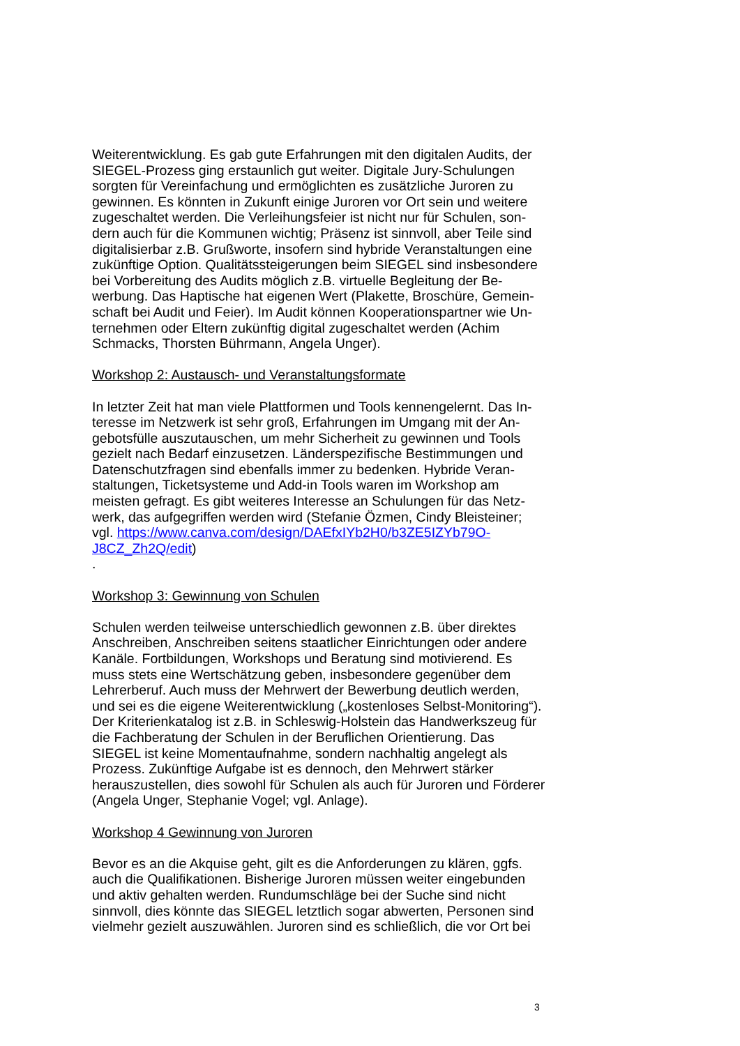Weiterentwicklung. Es gab gute Erfahrungen mit den digitalen Audits, der SIEGEL-Prozess ging erstaunlich gut weiter. Digitale Jury-Schulungen sorgten für Vereinfachung und ermöglichten es zusätzliche Juroren zu gewinnen. Es könnten in Zukunft einige Juroren vor Ort sein und weitere zugeschaltet werden. Die Verleihungsfeier ist nicht nur für Schulen, son­dern auch für die Kommunen wichtig; Präsenz ist sinnvoll, aber Teile sind digitalisierbar z.B. Grußworte, insofern sind hybride Veranstaltungen eine zukünftige Option. Qualitätssteigerungen beim SIEGEL sind insbeson­dere bei Vorbereitung des Audits möglich z.B. virtuelle Begleitung der Be­werbung. Das Haptische hat eigenen Wert (Plakette, Broschüre, Gemein­schaft bei Audit und Feier). Im Audit können Kooperationspartner wie Un­ternehmen oder Eltern zukünftig digital zugeschaltet werden (Achim Schmacks, Thorsten Bührmann, Angela Unger).
Workshop 2: Austausch- und Veranstaltungsformate
In letzter Zeit hat man viele Plattformen und Tools kennengelernt. Das In­teresse im Netzwerk ist sehr groß, Erfahrungen im Umgang mit der An­gebotsfülle auszutauschen, um mehr Sicherheit zu gewinnen und Tools gezielt nach Bedarf einzusetzen. Länderspezifische Bestimmungen und Datenschutzfragen sind ebenfalls immer zu bedenken. Hybride Veran­staltungen, Ticketsysteme und Add-in Tools waren im Workshop am meisten gefragt. Es gibt weiteres Interesse an Schulungen für das Netz­werk, das aufgegriffen werden wird (Stefanie Özmen, Cindy Bleisteiner; vgl. https://www.canva.com/design/DAEfxIYb2H0/b3ZE5IZYb79O-J8CZ_Zh2Q/edit)
.
Workshop 3: Gewinnung von Schulen
Schulen werden teilweise unterschiedlich gewonnen z.B. über direktes Anschreiben, Anschreiben seitens staatlicher Einrichtungen oder andere Kanäle. Fortbildungen, Workshops und Beratung sind motivierend. Es muss stets eine Wertschätzung geben, insbesondere gegenüber dem Lehrerberuf. Auch muss der Mehrwert der Bewerbung deutlich werden, und sei es die eigene Weiterentwicklung („kostenloses Selbst-Monito­ring“). Der Kriterienkatalog ist z.B. in Schleswig-Holstein das Handwerks­zeug für die Fachberatung der Schulen in der Beruflichen Orientierung. Das SIEGEL ist keine Momentaufnahme, sondern nachhaltig angelegt als Prozess. Zukünftige Aufgabe ist es dennoch, den Mehrwert stärker herauszustellen, dies sowohl für Schulen als auch für Juroren und Förde­rer (Angela Unger, Stephanie Vogel; vgl. Anlage).
Workshop 4 Gewinnung von Juroren
Bevor es an die Akquise geht, gilt es die Anforderungen zu klären, ggfs. auch die Qualifikationen. Bisherige Juroren müssen weiter eingebunden und aktiv gehalten werden. Rundumschläge bei der Suche sind nicht sinnvoll, dies könnte das SIEGEL letztlich sogar abwerten, Personen sind vielmehr gezielt auszuwählen. Juroren sind es schließlich, die vor Ort bei
3